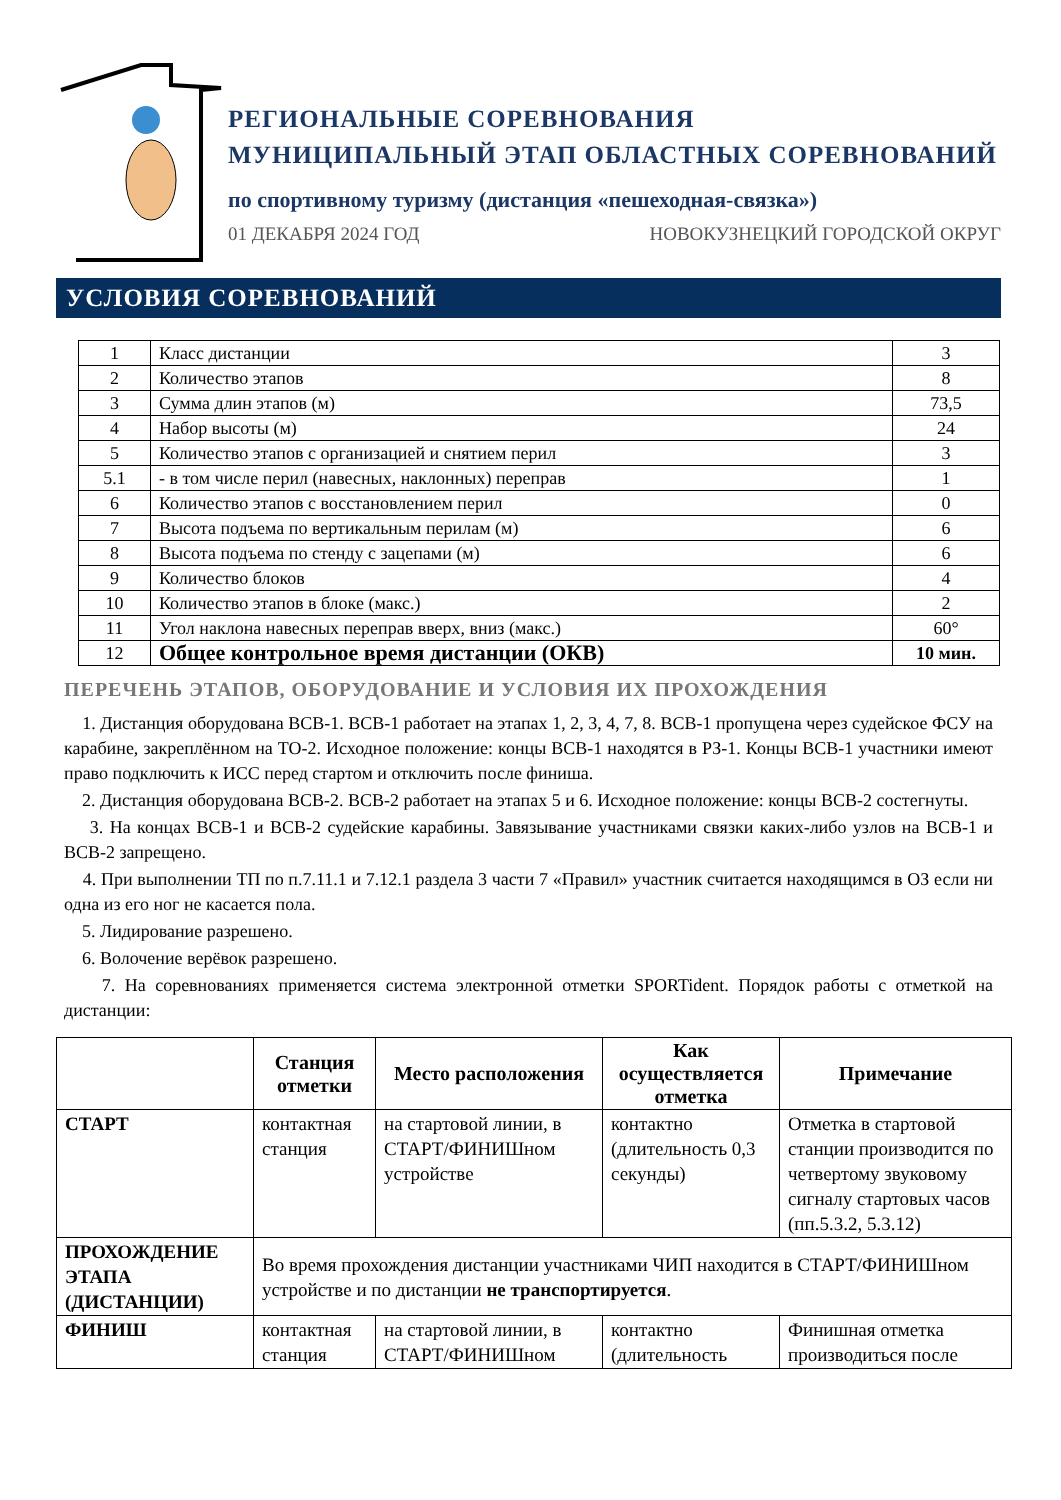РЕГИОНАЛЬНЫЕ СОРЕВНОВАНИЯ
МУНИЦИПАЛЬНЫЙ ЭТАП ОБЛАСТНЫХ СОРЕВНОВАНИЙ
по спортивному туризму (дистанция «пешеходная-связка»)
01 ДЕКАБРЯ 2024 ГОД НОВОКУЗНЕЦКИЙ ГОРОДСКОЙ ОКРУГ
УСЛОВИЯ СОРЕВНОВАНИЙ
| 1 | Класс дистанции | 3 |
| 2 | Количество этапов | 8 |
| 3 | Сумма длин этапов (м) | 73,5 |
| 4 | Набор высоты (м) | 24 |
| 5 | Количество этапов с организацией и снятием перил | 3 |
| 5.1 | - в том числе перил (навесных, наклонных) переправ | 1 |
| 6 | Количество этапов с восстановлением перил | 0 |
| 7 | Высота подъема по вертикальным перилам (м) | 6 |
| 8 | Высота подъема по стенду с зацепами (м) | 6 |
| 9 | Количество блоков | 4 |
| 10 | Количество этапов в блоке (макс.) | 2 |
| 11 | Угол наклона навесных переправ вверх, вниз (макс.) | 60° |
| 12 | Общее контрольное время дистанции (ОКВ) | 10 мин. |
ПЕРЕЧЕНЬ ЭТАПОВ, ОБОРУДОВАНИЕ И УСЛОВИЯ ИХ ПРОХОЖДЕНИЯ
1. Дистанция оборудована ВСВ-1. ВСВ-1 работает на этапах 1, 2, 3, 4, 7, 8. ВСВ-1 пропущена через судейское ФСУ на карабине, закреплённом на ТО-2. Исходное положение: концы ВСВ-1 находятся в РЗ-1. Концы ВСВ-1 участники имеют право подключить к ИСС перед стартом и отключить после финиша.
2. Дистанция оборудована ВСВ-2. ВСВ-2 работает на этапах 5 и 6. Исходное положение: концы ВСВ-2 состегнуты.
3. На концах ВСВ-1 и ВСВ-2 судейские карабины. Завязывание участниками связки каких-либо узлов на ВСВ-1 и ВСВ-2 запрещено.
4. При выполнении ТП по п.7.11.1 и 7.12.1 раздела 3 части 7 «Правил» участник считается находящимся в ОЗ если ни одна из его ног не касается пола.
5. Лидирование разрешено.
6. Волочение верёвок разрешено.
7. На соревнованиях применяется система электронной отметки SPORTident. Порядок работы с отметкой на дистанции:
| | Станция отметки | Место расположения | Как осуществляется отметка | Примечание |
| --- | --- | --- | --- | --- |
| СТАРТ | контактная станция | на стартовой линии, в СТАРТ/ФИНИШном устройстве | контактно (длительность 0,3 секунды) | Отметка в стартовой станции производится по четвертому звуковому сигналу стартовых часов (пп.5.3.2, 5.3.12) |
| ПРОХОЖДЕНИЕ ЭТАПА (ДИСТАНЦИИ) | Во время прохождения дистанции участниками ЧИП находится в СТАРТ/ФИНИШном устройстве и по дистанции не транспортируется . | | | |
| ФИНИШ | контактная станция | на стартовой линии, в СТАРТ/ФИНИШном | контактно (длительность | Финишная отметка производиться после |